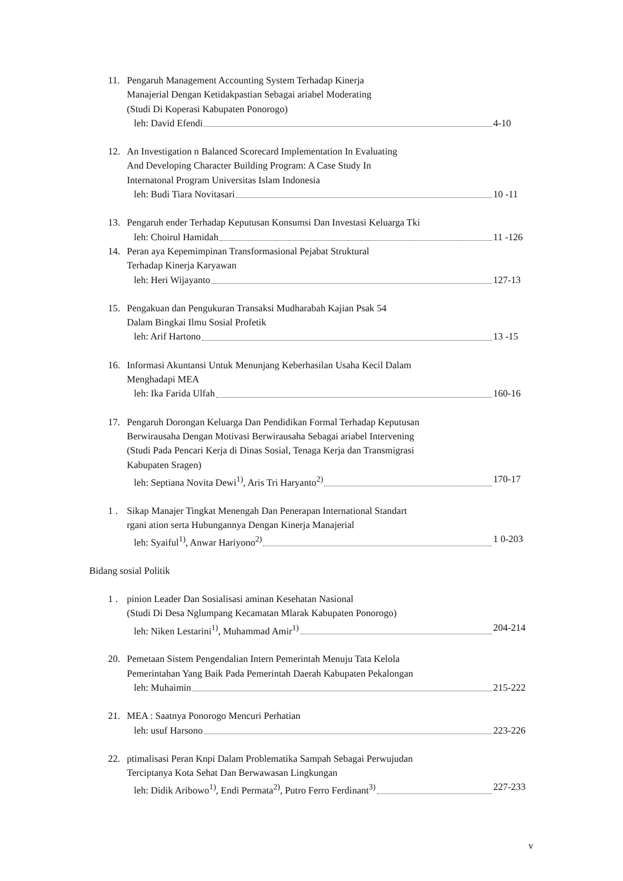11. Pengaruh Management Accounting System Terhadap Kinerja
Manajerial Dengan Ketidakpastian Sebagai ariabel Moderating
(Studi Di Koperasi Kabupaten Ponorogo)
leh: David Efendi 4-10
12. An Investigation n Balanced Scorecard Implementation In Evaluating
And Developing Character Building Program: A Case Study In
Internatonal Program Universitas Islam Indonesia
leh: Budi Tiara Novitasari 10 -11
13. Pengaruh ender Terhadap Keputusan Konsumsi Dan Investasi Keluarga Tki
leh: Choirul Hamidah 11 -126
14. Peran aya Kepemimpinan Transformasional Pejabat Struktural
Terhadap Kinerja Karyawan
leh: Heri Wijayanto 127-13
15. Pengakuan dan Pengukuran Transaksi Mudharabah Kajian Psak 54
Dalam Bingkai Ilmu Sosial Profetik
leh: Arif Hartono 13 -15
16. Informasi Akuntansi Untuk Menunjang Keberhasilan Usaha Kecil Dalam
Menghadapi MEA
leh: Ika Farida Ulfah 160-16
17. Pengaruh Dorongan Keluarga Dan Pendidikan Formal Terhadap Keputusan
Berwirausaha Dengan Motivasi Berwirausaha Sebagai ariabel Intervening
(Studi Pada Pencari Kerja di Dinas Sosial, Tenaga Kerja dan Transmigrasi
Kabupaten Sragen)
leh: Septiana Novita Dewi<sup>1)</sup>, Aris Tri Haryanto<sup>2)</sup> 170-17
1 . Sikap Manajer Tingkat Menengah Dan Penerapan International Standart
rgani ation serta Hubungannya Dengan Kinerja Manajerial
leh: Syaiful<sup>1)</sup>, Anwar Hariyono<sup>2)</sup> 1 0-203
Bidang sosial Politik
1 . pinion Leader Dan Sosialisasi aminan Kesehatan Nasional
(Studi Di Desa Nglumpang Kecamatan Mlarak Kabupaten Ponorogo)
leh: Niken Lestarini<sup>1)</sup>, Muhammad Amir<sup>1)</sup> 204-214
20. Pemetaan Sistem Pengendalian Intern Pemerintah Menuju Tata Kelola
Pemerintahan Yang Baik Pada Pemerintah Daerah Kabupaten Pekalongan
leh: Muhaimin 215-222
21. MEA : Saatnya Ponorogo Mencuri Perhatian
leh: usuf Harsono 223-226
22. ptimalisasi Peran Knpi Dalam Problematika Sampah Sebagai Perwujudan
Terciptanya Kota Sehat Dan Berwawasan Lingkungan
leh: Didik Aribowo<sup>1)</sup>, Endi Permata<sup>2)</sup>, Putro Ferro Ferdinant<sup>3)</sup> 227-233
v